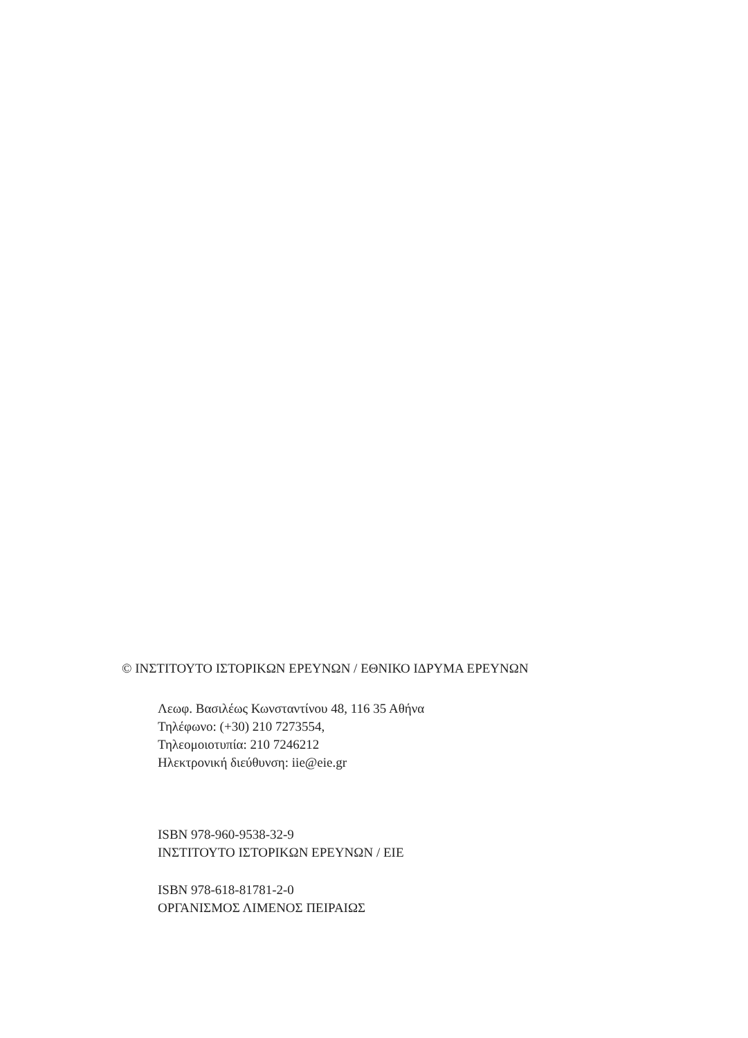© ΙΝΣΤΙΤΟΥΤΟ ΙΣΤΟΡΙΚΩΝ ΕΡΕΥΝΩΝ / ΕΘΝΙΚΟ ΙΔΡΥΜΑ ΕΡΕΥΝΩΝ
Λεωφ. Βασιλέως Κωνσταντίνου 48, 116 35 Αθήνα
Τηλέφωνο: (+30) 210 7273554,
Τηλεομοιοτυπία: 210 7246212
Ηλεκτρονική διεύθυνση: iie@eie.gr
ISBN 978-960-9538-32-9
ΙΝΣΤΙΤΟΥΤΟ ΙΣΤΟΡΙΚΩΝ ΕΡΕΥΝΩΝ / ΕΙΕ
ISBN 978-618-81781-2-0
ΟΡΓΑΝΙΣΜΟΣ ΛΙΜΕΝΟΣ ΠΕΙΡΑΙΩΣ